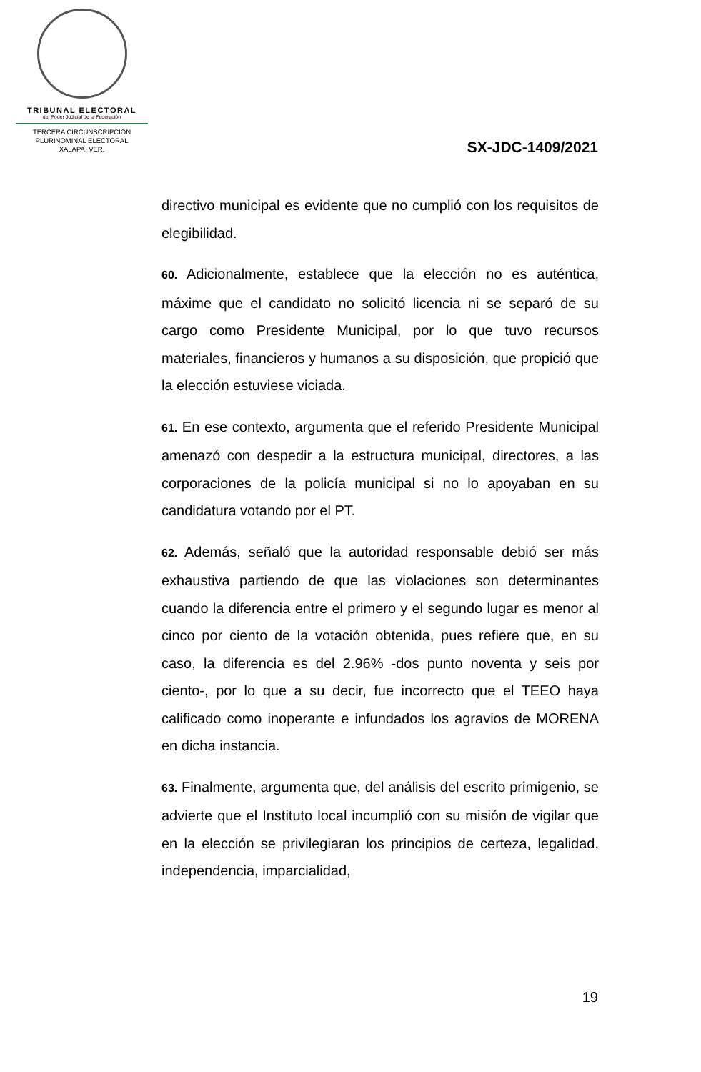TRIBUNAL ELECTORAL
del Poder Judicial de la Federación
TERCERA CIRCUNSCRIPCIÓN
PLURINOMINAL ELECTORAL
XALAPA, VER.
SX-JDC-1409/2021
directivo municipal es evidente que no cumplió con los requisitos de elegibilidad.
60. Adicionalmente, establece que la elección no es auténtica, máxime que el candidato no solicitó licencia ni se separó de su cargo como Presidente Municipal, por lo que tuvo recursos materiales, financieros y humanos a su disposición, que propició que la elección estuviese viciada.
61. En ese contexto, argumenta que el referido Presidente Municipal amenazó con despedir a la estructura municipal, directores, a las corporaciones de la policía municipal si no lo apoyaban en su candidatura votando por el PT.
62. Además, señaló que la autoridad responsable debió ser más exhaustiva partiendo de que las violaciones son determinantes cuando la diferencia entre el primero y el segundo lugar es menor al cinco por ciento de la votación obtenida, pues refiere que, en su caso, la diferencia es del 2.96% -dos punto noventa y seis por ciento-, por lo que a su decir, fue incorrecto que el TEEO haya calificado como inoperante e infundados los agravios de MORENA en dicha instancia.
63. Finalmente, argumenta que, del análisis del escrito primigenio, se advierte que el Instituto local incumplió con su misión de vigilar que en la elección se privilegiaran los principios de certeza, legalidad, independencia, imparcialidad,
19